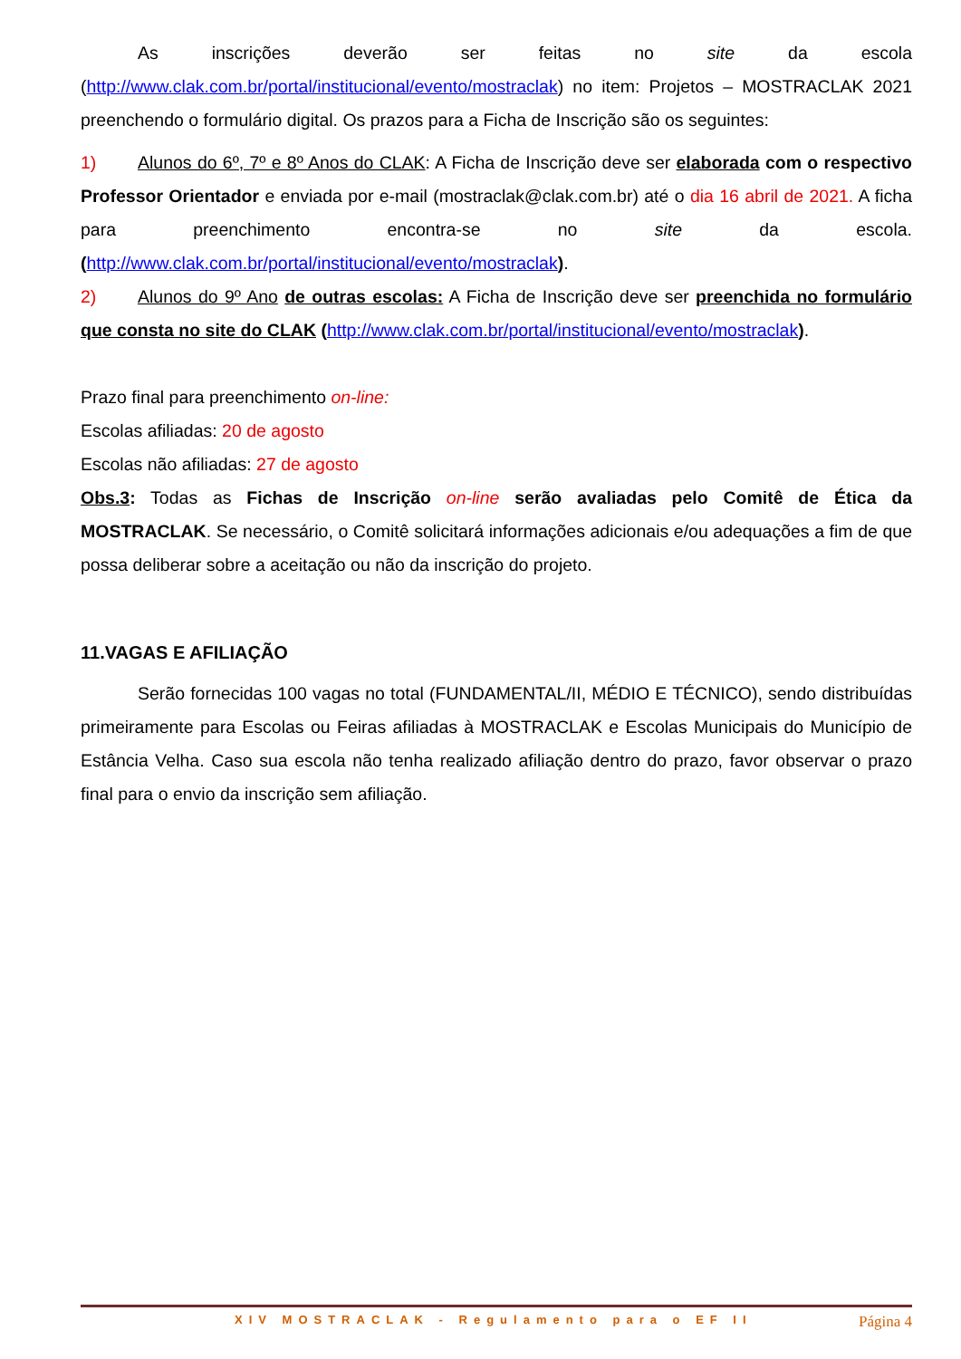As inscrições deverão ser feitas no site da escola (http://www.clak.com.br/portal/institucional/evento/mostraclak) no item: Projetos – MOSTRACLAK 2021 preenchendo o formulário digital. Os prazos para a Ficha de Inscrição são os seguintes:
1) Alunos do 6º, 7º e 8º Anos do CLAK: A Ficha de Inscrição deve ser elaborada com o respectivo Professor Orientador e enviada por e-mail (mostraclak@clak.com.br) até o dia 16 abril de 2021. A ficha para preenchimento encontra-se no site da escola. (http://www.clak.com.br/portal/institucional/evento/mostraclak).
2) Alunos do 9º Ano de outras escolas: A Ficha de Inscrição deve ser preenchida no formulário que consta no site do CLAK (http://www.clak.com.br/portal/institucional/evento/mostraclak).
Prazo final para preenchimento on-line:
Escolas afiliadas: 20 de agosto
Escolas não afiliadas: 27 de agosto
Obs.3: Todas as Fichas de Inscrição on-line serão avaliadas pelo Comitê de Ética da MOSTRACLAK. Se necessário, o Comitê solicitará informações adicionais e/ou adequações a fim de que possa deliberar sobre a aceitação ou não da inscrição do projeto.
11.VAGAS E AFILIAÇÃO
Serão fornecidas 100 vagas no total (FUNDAMENTAL/II, MÉDIO E TÉCNICO), sendo distribuídas primeiramente para Escolas ou Feiras afiliadas à MOSTRACLAK e Escolas Municipais do Município de Estância Velha. Caso sua escola não tenha realizado afiliação dentro do prazo, favor observar o prazo final para o envio da inscrição sem afiliação.
XIV MOSTRACLAK - Regulamento para o EF II Página 4